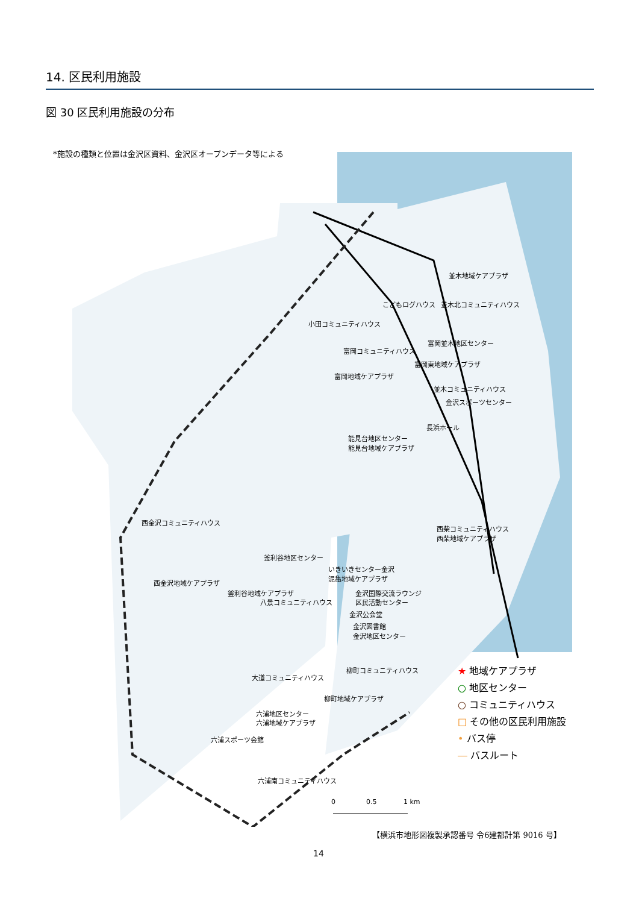14. 区民利用施設
図 30 区民利用施設の分布
*施設の種類と位置は金沢区資料、金沢区オープンデータ等による
並木地域ケアプラザ
こどもログハウス
並木北コミュニティハウス
小田コミュニティハウス
富岡並木地区センター
富岡コミュニティハウス
富岡東地域ケアプラザ
富岡地域ケアプラザ
並木コミュニティハウス
金沢スポーツセンター
長浜ホール
能見台地区センター
能見台地域ケアプラザ
西金沢コミュニティハウス
西柴コミュニティハウス
西柴地域ケアプラザ
釜利谷地区センター
いきいきセンター金沢
泥亀地域ケアプラザ
西金沢地域ケアプラザ
釜利谷地域ケアプラザ
金沢国際交流ラウンジ
八景コミュニティハウス
区民活動センター
金沢公会堂
金沢図書館
金沢地区センター
柳町コミュニティハウス
大道コミュニティハウス
柳町地域ケアプラザ
六浦地区センター
六浦地域ケアプラザ
六浦スポーツ会館
六浦南コミュニティハウス
0
0.5
1 km
★ 地域ケアプラザ
○ 地区センター
○ コミュニティハウス
□ その他の区民利用施設
• バス停
― バスルート
【横浜市地形図複製承認番号 令6建都計第 9016 号】
14